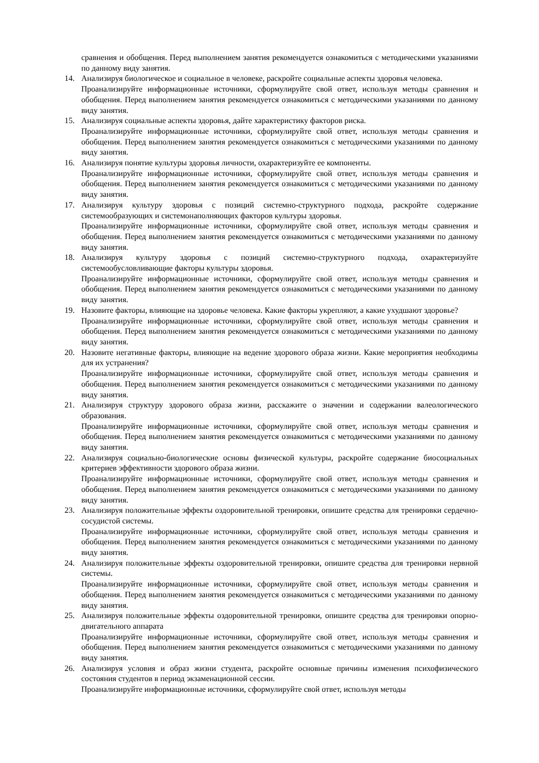сравнения и обобщения. Перед выполнением занятия рекомендуется ознакомиться с методическими указаниями по данному виду занятия.
14. Анализируя биологическое и социальное в человеке, раскройте социальные аспекты здоровья человека.
Проанализируйте информационные источники, сформулируйте свой ответ, используя методы сравнения и обобщения. Перед выполнением занятия рекомендуется ознакомиться с методическими указаниями по данному виду занятия.
15. Анализируя социальные аспекты здоровья, дайте характеристику факторов риска.
Проанализируйте информационные источники, сформулируйте свой ответ, используя методы сравнения и обобщения. Перед выполнением занятия рекомендуется ознакомиться с методическими указаниями по данному виду занятия.
16. Анализируя понятие культуры здоровья личности, охарактеризуйте ее компоненты.
Проанализируйте информационные источники, сформулируйте свой ответ, используя методы сравнения и обобщения. Перед выполнением занятия рекомендуется ознакомиться с методическими указаниями по данному виду занятия.
17. Анализируя культуру здоровья с позиций системно-структурного подхода, раскройте содержание системообразующих и системонаполняющих факторов культуры здоровья.
Проанализируйте информационные источники, сформулируйте свой ответ, используя методы сравнения и обобщения. Перед выполнением занятия рекомендуется ознакомиться с методическими указаниями по данному виду занятия.
18. Анализируя культуру здоровья с позиций системно-структурного подхода, охарактеризуйте системообусловливающие факторы культуры здоровья.
Проанализируйте информационные источники, сформулируйте свой ответ, используя методы сравнения и обобщения. Перед выполнением занятия рекомендуется ознакомиться с методическими указаниями по данному виду занятия.
19. Назовите факторы, влияющие на здоровье человека. Какие факторы укрепляют, а какие ухудшают здоровье?
Проанализируйте информационные источники, сформулируйте свой ответ, используя методы сравнения и обобщения. Перед выполнением занятия рекомендуется ознакомиться с методическими указаниями по данному виду занятия.
20. Назовите негативные факторы, влияющие на ведение здорового образа жизни. Какие мероприятия необходимы для их устранения?
Проанализируйте информационные источники, сформулируйте свой ответ, используя методы сравнения и обобщения. Перед выполнением занятия рекомендуется ознакомиться с методическими указаниями по данному виду занятия.
21. Анализируя структуру здорового образа жизни, расскажите о значении и содержании валеологического образования.
Проанализируйте информационные источники, сформулируйте свой ответ, используя методы сравнения и обобщения. Перед выполнением занятия рекомендуется ознакомиться с методическими указаниями по данному виду занятия.
22. Анализируя социально-биологические основы физической культуры, раскройте содержание биосоциальных критериев эффективности здорового образа жизни.
Проанализируйте информационные источники, сформулируйте свой ответ, используя методы сравнения и обобщения. Перед выполнением занятия рекомендуется ознакомиться с методическими указаниями по данному виду занятия.
23. Анализируя положительные эффекты оздоровительной тренировки, опишите средства для тренировки сердечно-сосудистой системы.
Проанализируйте информационные источники, сформулируйте свой ответ, используя методы сравнения и обобщения. Перед выполнением занятия рекомендуется ознакомиться с методическими указаниями по данному виду занятия.
24. Анализируя положительные эффекты оздоровительной тренировки, опишите средства для тренировки нервной системы.
Проанализируйте информационные источники, сформулируйте свой ответ, используя методы сравнения и обобщения. Перед выполнением занятия рекомендуется ознакомиться с методическими указаниями по данному виду занятия.
25. Анализируя положительные эффекты оздоровительной тренировки, опишите средства для тренировки опорно-двигательного аппарата
Проанализируйте информационные источники, сформулируйте свой ответ, используя методы сравнения и обобщения. Перед выполнением занятия рекомендуется ознакомиться с методическими указаниями по данному виду занятия.
26. Анализируя условия и образ жизни студента, раскройте основные причины изменения психофизического состояния студентов в период экзаменационной сессии.
Проанализируйте информационные источники, сформулируйте свой ответ, используя методы